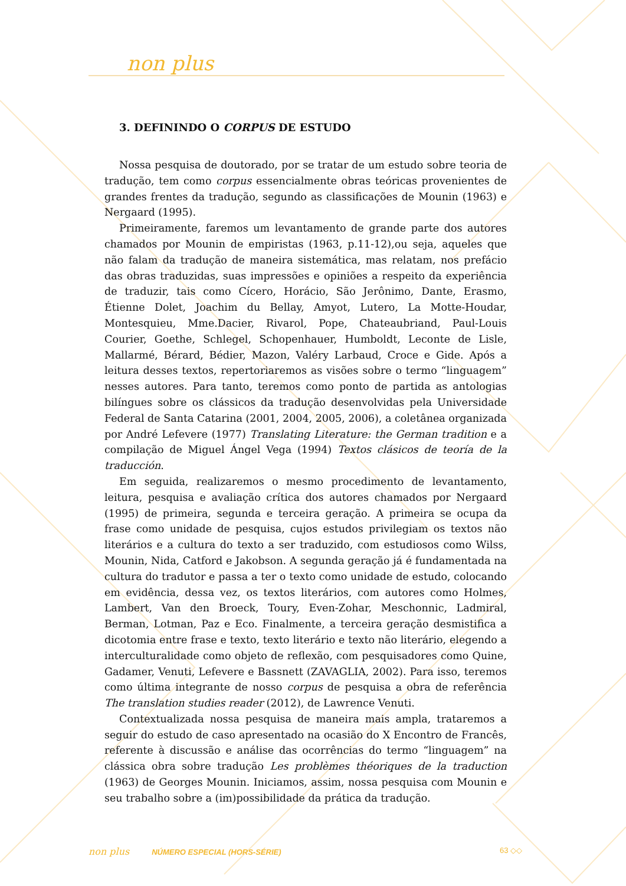non plus
3. DEFININDO O CORPUS DE ESTUDO
Nossa pesquisa de doutorado, por se tratar de um estudo sobre teoria de tradução, tem como corpus essencialmente obras teóricas provenientes de grandes frentes da tradução, segundo as classificações de Mounin (1963) e Nergaard (1995).
Primeiramente, faremos um levantamento de grande parte dos autores chamados por Mounin de empiristas (1963, p.11-12),ou seja, aqueles que não falam da tradução de maneira sistemática, mas relatam, nos prefácio das obras traduzidas, suas impressões e opiniões a respeito da experiência de traduzir, tais como Cícero, Horácio, São Jerônimo, Dante, Erasmo, Étienne Dolet, Joachim du Bellay, Amyot, Lutero, La Motte-Houdar, Montesquieu, Mme.Dacier, Rivarol, Pope, Chateaubriand, Paul-Louis Courier, Goethe, Schlegel, Schopenhauer, Humboldt, Leconte de Lisle, Mallarmé, Bérard, Bédier, Mazon, Valéry Larbaud, Croce e Gide. Após a leitura desses textos, repertoriaremos as visões sobre o termo “linguagem” nesses autores. Para tanto, teremos como ponto de partida as antologias bilíngues sobre os clássicos da tradução desenvolvidas pela Universidade Federal de Santa Catarina (2001, 2004, 2005, 2006), a coletânea organizada por André Lefevere (1977) Translating Literature: the German tradition e a compilação de Miguel Ángel Vega (1994) Textos clásicos de teoría de la traducción.
Em seguida, realizaremos o mesmo procedimento de levantamento, leitura, pesquisa e avaliação crítica dos autores chamados por Nergaard (1995) de primeira, segunda e terceira geração. A primeira se ocupa da frase como unidade de pesquisa, cujos estudos privilegiam os textos não literários e a cultura do texto a ser traduzido, com estudiosos como Wilss, Mounin, Nida, Catford e Jakobson. A segunda geração já é fundamentada na cultura do tradutor e passa a ter o texto como unidade de estudo, colocando em evidência, dessa vez, os textos literários, com autores como Holmes, Lambert, Van den Broeck, Toury, Even-Zohar, Meschonnic, Ladmiral, Berman, Lotman, Paz e Eco. Finalmente, a terceira geração desmistifica a dicotomia entre frase e texto, texto literário e texto não literário, elegendo a interculturalidade como objeto de reflexão, com pesquisadores como Quine, Gadamer, Venuti, Lefevere e Bassnett (ZAVAGLIA, 2002). Para isso, teremos como última integrante de nosso corpus de pesquisa a obra de referência The translation studies reader (2012), de Lawrence Venuti.
Contextualizada nossa pesquisa de maneira mais ampla, trataremos a seguir do estudo de caso apresentado na ocasião do X Encontro de Francês, referente à discussão e análise das ocorrências do termo “linguagem” na clássica obra sobre tradução Les problèmes théoriques de la traduction (1963) de Georges Mounin. Iniciamos, assim, nossa pesquisa com Mounin e seu trabalho sobre a (im)possibilidade da prática da tradução.
non plus NÚMERO ESPECIAL (HORS-SÉRIE) 63 ◇◇